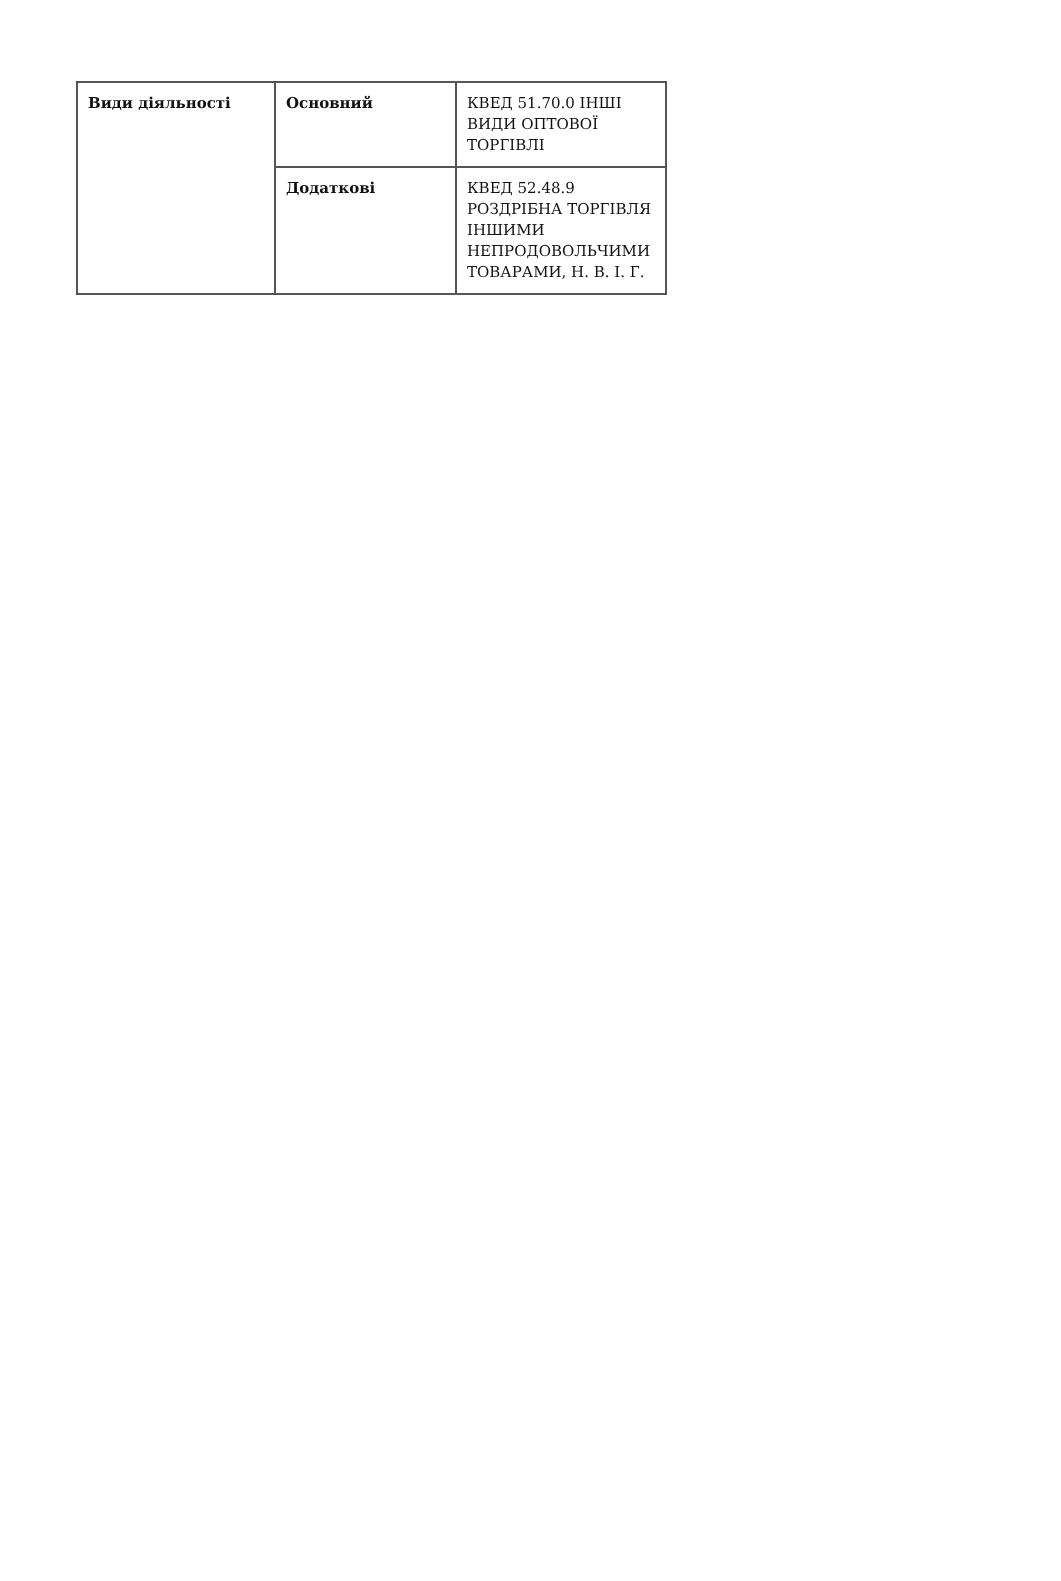| Види діяльності | Основний | КВЕД 51.70.0 ІНШІ ВИДИ ОПТОВОЇ ТОРГІВЛІ |
| | Додаткові | КВЕД 52.48.9 РОЗДРІБНА ТОРГІВЛЯ ІНШИМИ НЕПРОДОВОЛЬЧИМИ ТОВАРАМИ, Н. В. І. Г. |